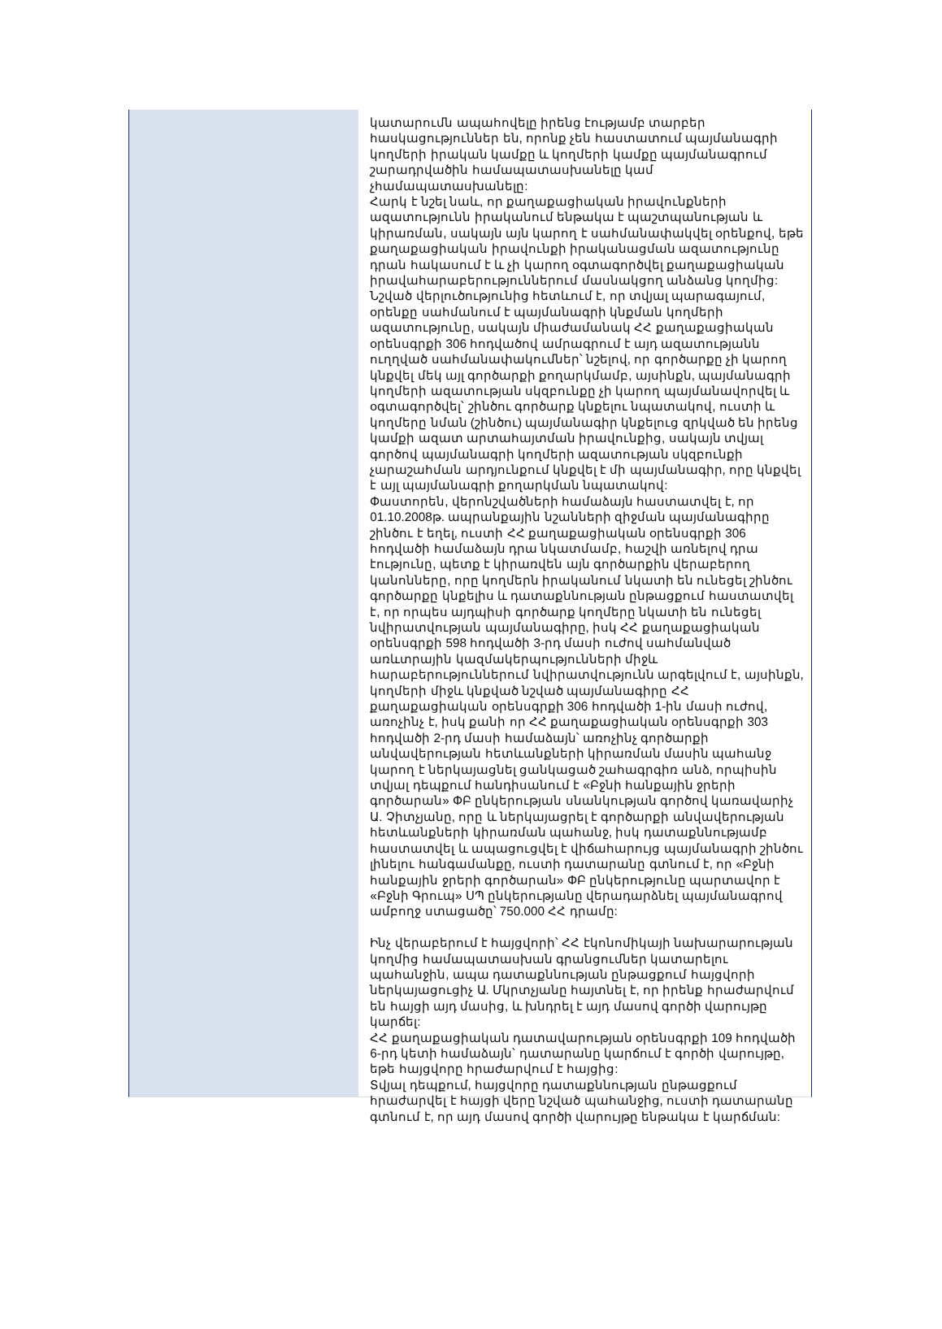կատարումն ապահովելը իրենց էությամբ տարբեր հասկացություններ են, որոնք չեն հաստատում պայմանագրի կողմերի իրական կամքը և կողմերի կամքը պայմանագրում շարադրվածին համապատասխանելը կամ չհամապատասխանելը:
Հարկ է նշել նաև, որ քաղաքացիական իրավունքների ազատությունն իրականում ենթակա է պաշտպանության և կիրառման, սակայն այն կարող է սահմանափակվել օրենքով, եթե քաղաքացիական իրավունքի իրականացման ազատությունը դրան հակասում է և չի կարող օգտագործվել քաղաքացիական իրավահարաբերություններում մասնակցող անձանց կողմից: Նշված վերլուծությունից հետևում է, որ տվյալ պարագայում, օրենքը սահմանում է պայմանագրի կնքման կողմերի ազատությունը, սակայն միաժամանակ ՀՀ քաղաքացիական օրենսգրքի 306 հոդվածով ամրագրում է այդ ազատությանն ուղղված սահմանափակումներ՝ նշելով, որ գործարքը չի կարող կնքվել մեկ այլ գործարքի քողարկմամբ, այսինքն, պայմանագրի կողմերի ազատության սկզբունքը չի կարող պայմանավորվել և օգտագործվել՝ շինծու գործարք կնքելու նպատակով, ուստի և կողմերը նման (շինծու) պայմանագիր կնքելուց զրկված են իրենց կամքի ազատ արտահայտման իրավունքից, սակայն տվյալ գործով պայմանագրի կողմերի ազատության սկզբունքի չարաշահման արդյունքում կնքվել է մի պայմանագիր, որը կնքվել է այլ պայմանագրի քողարկման նպատակով:
Փաստորեն, վերոնշվածների համաձայն հաստատվել է, որ 01.10.2008թ. ապրանքային նշանների զիջման պայմանագիրը շինծու է եղել, ուստի ՀՀ քաղաքացիական օրենսգրքի 306 հոդվածի համաձայն դրա նկատմամբ, հաշվի առնելով դրա էությունը, պետք է կիրառվեն այն գործարքին վերաբերող կանոնները, որը կողմերն իրականում նկատի են ունեցել շինծու գործարքը կնքելիս և դատաքննության ընթացքում հաստատվել է, որ որպես այդպիսի գործարք կողմերը նկատի են ունեցել նվիրատվության պայմանագիրը, իսկ ՀՀ քաղաքացիական օրենսգրքի 598 հոդվածի 3-րդ մասի ուժով սահմանված առևտրային կազմակերպությունների միջև հարաբերություններում նվիրատվությունն արգելվում է, այսինքն, կողմերի միջև կնքված նշված պայմանագիրը ՀՀ քաղաքացիական օրենսգրքի 306 հոդվածի 1-ին մասի ուժով, առոչինչ է, իսկ քանի որ ՀՀ քաղաքացիական օրենսգրքի 303 հոդվածի 2-րդ մասի համաձայն՝ առոչինչ գործարքի անվավերության հետևանքների կիրառման մասին պահանջ կարող է ներկայացնել ցանկացած շահագրգիռ անձ, որպիսին տվյալ դեպքում հանդիսանում է «Բջնի հանքային ջրերի գործարան» ՓԲ ընկերության սնանկության գործով կառավարիչ Ա. Չիտչյանը, որը և ներկայացրել է գործարքի անվավերության հետևանքների կիրառման պահանջ, իսկ դատաքննությամբ հաստատվել և ապացուցվել է վիճահարույց պայմանագրի շինծու լինելու հանգամանքը, ուստի դատարանը գտնում է, որ «Բջնի հանքային ջրերի գործարան» ՓԲ ընկերությունը պարտավոր է «Բջնի Գրուպ» ՍՊ ընկերությանը վերադարձնել պայմանագրով ամբողջ ստացածը՝ 750.000 ՀՀ դրամը:
Ինչ վերաբերում է հայցվորի՝ ՀՀ էկոնոմիկայի նախարարության կողմից համապատասխան գրանցումներ կատարելու պահանջին, ապա դատաքննության ընթացքում հայցվորի ներկայացուցիչ Ա. Մկրտչյանը հայտնել է, որ իրենք հրաժարվում են հայցի այդ մասից, և խնդրել է այդ մասով գործի վարույթը կարճել:
ՀՀ քաղաքացիական դատավարության օրենսգրքի 109 հոդվածի 6-րդ կետի համաձայն՝ դատարանը կարճում է գործի վարույթը, եթե հայցվորը հրաժարվում է հայցից:
Տվյալ դեպքում, հայցվորը դատաքննության ընթացքում հրաժարվել է հայցի վերը նշված պահանջից, ուստի դատարանը գտնում է, որ այդ մասով գործի վարույթը ենթակա է կարճման: